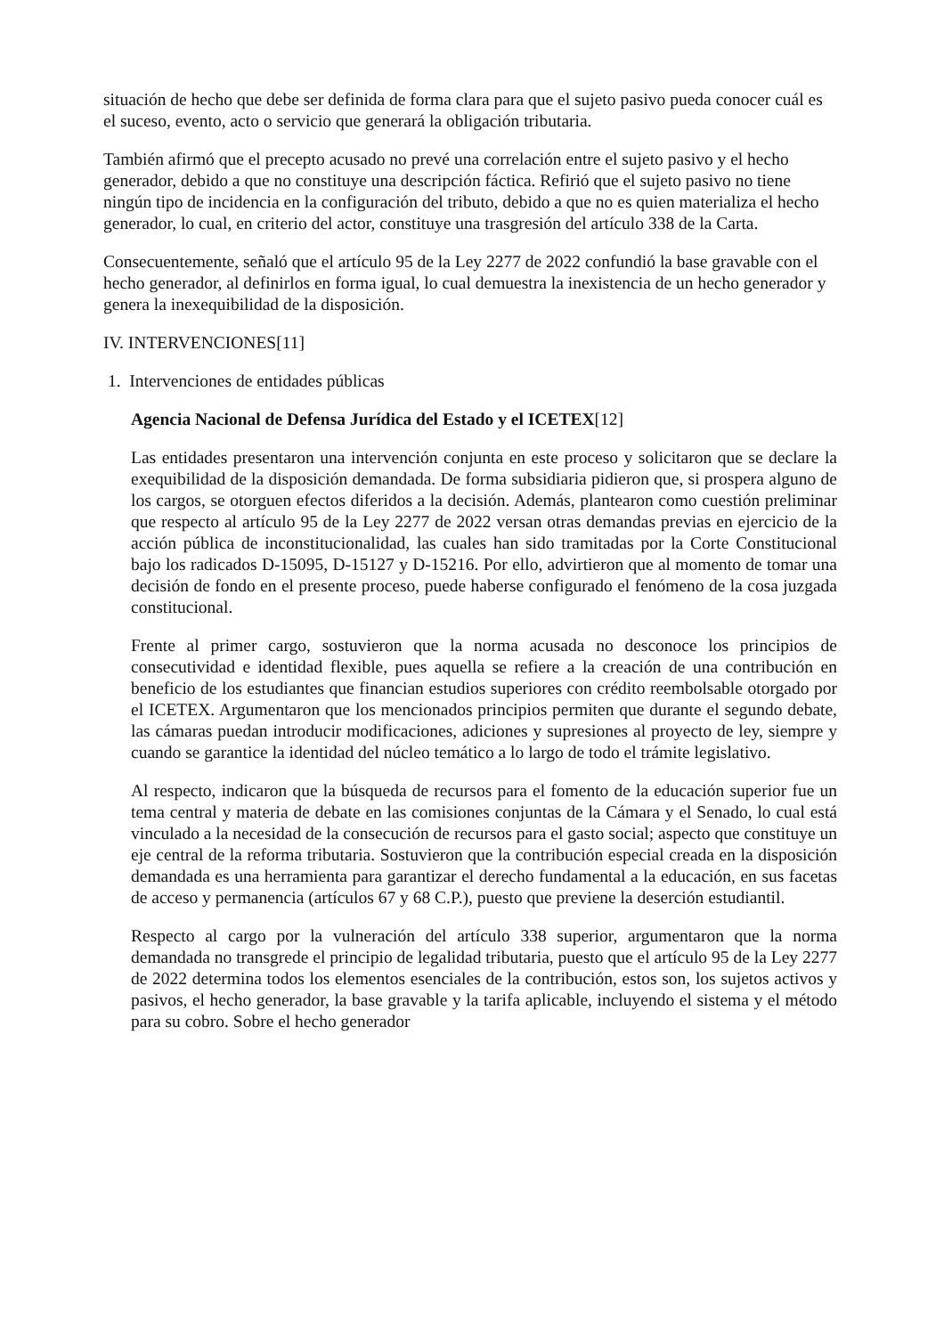situación de hecho que debe ser definida de forma clara para que el sujeto pasivo pueda conocer cuál es el suceso, evento, acto o servicio que generará la obligación tributaria.
También afirmó que el precepto acusado no prevé una correlación entre el sujeto pasivo y el hecho generador, debido a que no constituye una descripción fáctica. Refirió que el sujeto pasivo no tiene ningún tipo de incidencia en la configuración del tributo, debido a que no es quien materializa el hecho generador, lo cual, en criterio del actor, constituye una trasgresión del artículo 338 de la Carta.
Consecuentemente, señaló que el artículo 95 de la Ley 2277 de 2022 confundió la base gravable con el hecho generador, al definirlos en forma igual, lo cual demuestra la inexistencia de un hecho generador y genera la inexequibilidad de la disposición.
IV. INTERVENCIONES[11]
1. Intervenciones de entidades públicas
Agencia Nacional de Defensa Jurídica del Estado y el ICETEX[12]
Las entidades presentaron una intervención conjunta en este proceso y solicitaron que se declare la exequibilidad de la disposición demandada. De forma subsidiaria pidieron que, si prospera alguno de los cargos, se otorguen efectos diferidos a la decisión. Además, plantearon como cuestión preliminar que respecto al artículo 95 de la Ley 2277 de 2022 versan otras demandas previas en ejercicio de la acción pública de inconstitucionalidad, las cuales han sido tramitadas por la Corte Constitucional bajo los radicados D-15095, D-15127 y D-15216. Por ello, advirtieron que al momento de tomar una decisión de fondo en el presente proceso, puede haberse configurado el fenómeno de la cosa juzgada constitucional.
Frente al primer cargo, sostuvieron que la norma acusada no desconoce los principios de consecutividad e identidad flexible, pues aquella se refiere a la creación de una contribución en beneficio de los estudiantes que financian estudios superiores con crédito reembolsable otorgado por el ICETEX. Argumentaron que los mencionados principios permiten que durante el segundo debate, las cámaras puedan introducir modificaciones, adiciones y supresiones al proyecto de ley, siempre y cuando se garantice la identidad del núcleo temático a lo largo de todo el trámite legislativo.
Al respecto, indicaron que la búsqueda de recursos para el fomento de la educación superior fue un tema central y materia de debate en las comisiones conjuntas de la Cámara y el Senado, lo cual está vinculado a la necesidad de la consecución de recursos para el gasto social; aspecto que constituye un eje central de la reforma tributaria. Sostuvieron que la contribución especial creada en la disposición demandada es una herramienta para garantizar el derecho fundamental a la educación, en sus facetas de acceso y permanencia (artículos 67 y 68 C.P.), puesto que previene la deserción estudiantil.
Respecto al cargo por la vulneración del artículo 338 superior, argumentaron que la norma demandada no transgrede el principio de legalidad tributaria, puesto que el artículo 95 de la Ley 2277 de 2022 determina todos los elementos esenciales de la contribución, estos son, los sujetos activos y pasivos, el hecho generador, la base gravable y la tarifa aplicable, incluyendo el sistema y el método para su cobro. Sobre el hecho generador